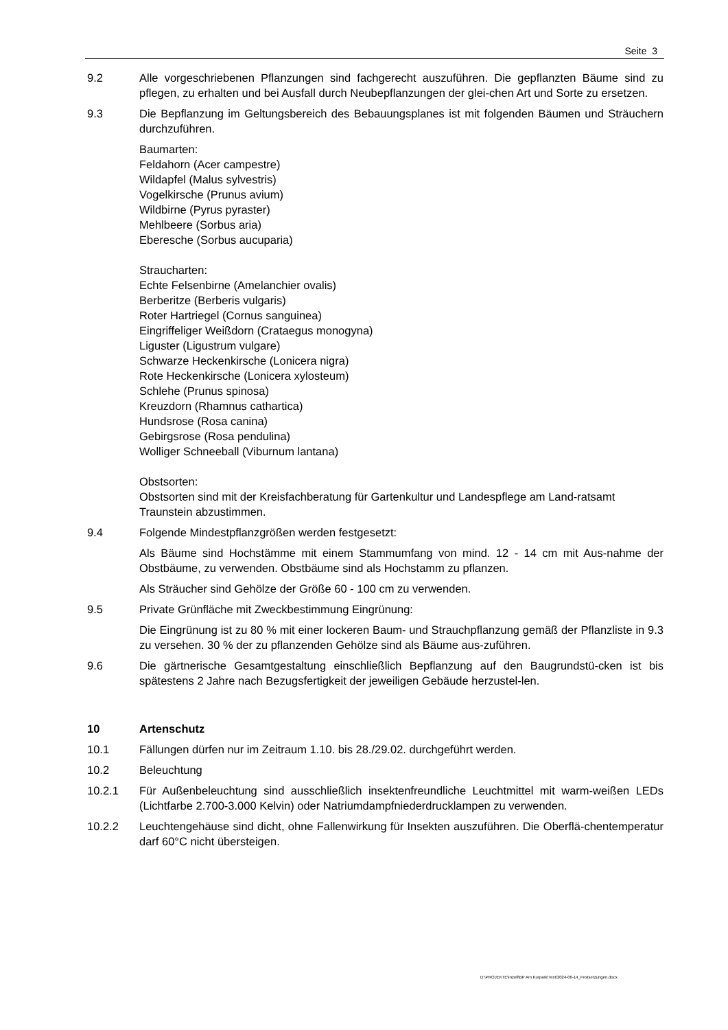Seite 3
9.2 Alle vorgeschriebenen Pflanzungen sind fachgerecht auszuführen. Die gepflanzten Bäume sind zu pflegen, zu erhalten und bei Ausfall durch Neubepflanzungen der glei-chen Art und Sorte zu ersetzen.
9.3 Die Bepflanzung im Geltungsbereich des Bebauungsplanes ist mit folgenden Bäumen und Sträuchern durchzuführen.
Baumarten:
Feldahorn (Acer campestre)
Wildapfel (Malus sylvestris)
Vogelkirsche (Prunus avium)
Wildbirne (Pyrus pyraster)
Mehlbeere (Sorbus aria)
Eberesche (Sorbus aucuparia)
Straucharten:
Echte Felsenbirne (Amelanchier ovalis)
Berberitze (Berberis vulgaris)
Roter Hartriegel (Cornus sanguinea)
Eingriffeliger Weißdorn (Crataegus monogyna)
Liguster (Ligustrum vulgare)
Schwarze Heckenkirsche (Lonicera nigra)
Rote Heckenkirsche (Lonicera xylosteum)
Schlehe (Prunus spinosa)
Kreuzdorn (Rhamnus cathartica)
Hundsrose (Rosa canina)
Gebirgsrose (Rosa pendulina)
Wolliger Schneeball (Viburnum lantana)
Obstsorten:
Obstsorten sind mit der Kreisfachberatung für Gartenkultur und Landespflege am Land-ratsamt Traunstein abzustimmen.
9.4 Folgende Mindestpflanzgrößen werden festgesetzt:
Als Bäume sind Hochstämme mit einem Stammumfang von mind. 12 - 14 cm mit Aus-nahme der Obstbäume, zu verwenden. Obstbäume sind als Hochstamm zu pflanzen.
Als Sträucher sind Gehölze der Größe 60 - 100 cm zu verwenden.
9.5 Private Grünfläche mit Zweckbestimmung Eingrünung:
Die Eingrünung ist zu 80 % mit einer lockeren Baum- und Strauchpflanzung gemäß der Pflanzliste in 9.3 zu versehen. 30 % der zu pflanzenden Gehölze sind als Bäume aus-zuführen.
9.6 Die gärtnerische Gesamtgestaltung einschließlich Bepflanzung auf den Baugrundstü-cken ist bis spätestens 2 Jahre nach Bezugsfertigkeit der jeweiligen Gebäude herzustel-len.
10 Artenschutz
10.1 Fällungen dürfen nur im Zeitraum 1.10. bis 28./29.02. durchgeführt werden.
10.2 Beleuchtung
10.2.1 Für Außenbeleuchtung sind ausschließlich insektenfreundliche Leuchtmittel mit warm-weißen LEDs (Lichtfarbe 2.700-3.000 Kelvin) oder Natriumdampfniederdrucklampen zu verwenden.
10.2.2 Leuchtengehäuse sind dicht, ohne Fallenwirkung für Insekten auszuführen. Die Oberflä-chentemperatur darf 60°C nicht übersteigen.
D:\PROJEKTE\Inzell\BP Am Kurpark\Text\2024-06-14_Festsetzungen.docx